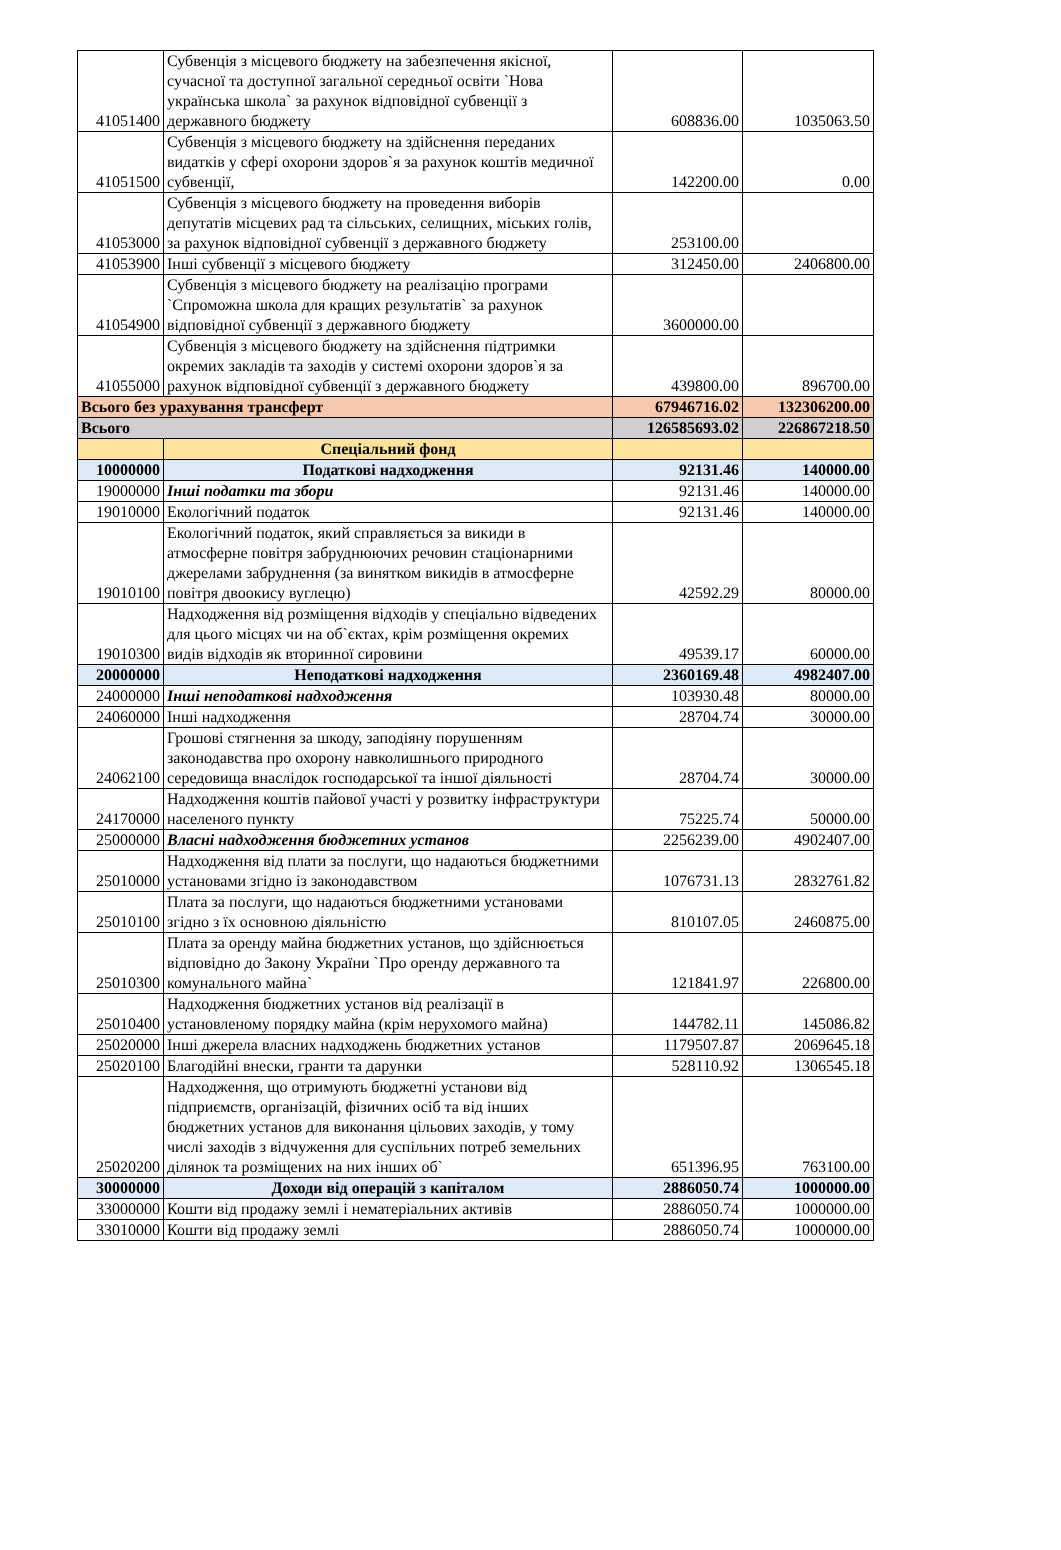| 41051400 | Субвенція з місцевого бюджету на забезпечення якісної, сучасної та доступної загальної середньої освіти `Нова українська школа` за рахунок відповідної субвенції з державного бюджету | 608836.00 | 1035063.50 |
| 41051500 | Субвенція з місцевого бюджету на здійснення переданих видатків у сфері охорони здоров`я за рахунок коштів медичної субвенції, | 142200.00 | 0.00 |
| 41053000 | Субвенція з місцевого бюджету на проведення виборів депутатів місцевих рад та сільських, селищних, міських голів, за рахунок відповідної субвенції з державного бюджету | 253100.00 | |
| 41053900 | Інші субвенції з місцевого бюджету | 312450.00 | 2406800.00 |
| 41054900 | Субвенція з місцевого бюджету на реалізацію програми `Спроможна школа для кращих результатів` за рахунок відповідної субвенції з державного бюджету | 3600000.00 | |
| 41055000 | Субвенція з місцевого бюджету на здійснення підтримки окремих закладів та заходів у системі охорони здоров`я за рахунок відповідної субвенції з державного бюджету | 439800.00 | 896700.00 |
| Всього без урахування трансферт | | 67946716.02 | 132306200.00 |
| Всього | | 126585693.02 | 226867218.50 |
| | Спеціальний фонд | | |
| 10000000 | Податкові надходження | 92131.46 | 140000.00 |
| 19000000 | Інші податки та збори | 92131.46 | 140000.00 |
| 19010000 | Екологічний податок | 92131.46 | 140000.00 |
| 19010100 | Екологічний податок, який справляється за викиди в атмосферне повітря забруднюючих речовин стаціонарними джерелами забруднення (за винятком викидів в атмосферне повітря двоокису вуглецю) | 42592.29 | 80000.00 |
| 19010300 | Надходження від розміщення відходів у спеціально відведених для цього місцях чи на об`єктах, крім розміщення окремих видів відходів як вторинної сировини | 49539.17 | 60000.00 |
| 20000000 | Неподаткові надходження | 2360169.48 | 4982407.00 |
| 24000000 | Інші неподаткові надходження | 103930.48 | 80000.00 |
| 24060000 | Інші надходження | 28704.74 | 30000.00 |
| 24062100 | Грошові стягнення за шкоду, заподіяну порушенням законодавства про охорону навколишнього природного середовища внаслідок господарської та іншої діяльності | 28704.74 | 30000.00 |
| 24170000 | Надходження коштів пайової участі у розвитку інфраструктури населеного пункту | 75225.74 | 50000.00 |
| 25000000 | Власні надходження бюджетних установ | 2256239.00 | 4902407.00 |
| 25010000 | Надходження від плати за послуги, що надаються бюджетними установами згідно із законодавством | 1076731.13 | 2832761.82 |
| 25010100 | Плата за послуги, що надаються бюджетними установами згідно з їх основною діяльністю | 810107.05 | 2460875.00 |
| 25010300 | Плата за оренду майна бюджетних установ, що здійснюється відповідно до Закону України `Про оренду державного та комунального майна` | 121841.97 | 226800.00 |
| 25010400 | Надходження бюджетних установ від реалізації в установленому порядку майна (крім нерухомого майна) | 144782.11 | 145086.82 |
| 25020000 | Інші джерела власних надходжень бюджетних установ | 1179507.87 | 2069645.18 |
| 25020100 | Благодійні внески, гранти та дарунки | 528110.92 | 1306545.18 |
| 25020200 | Надходження, що отримують бюджетні установи від підприємств, організацій, фізичних осіб та від інших бюджетних установ для виконання цільових заходів, у тому числі заходів з відчуження для суспільних потреб земельних ділянок та розміщених на них інших об` | 651396.95 | 763100.00 |
| 30000000 | Доходи від операцій з капіталом | 2886050.74 | 1000000.00 |
| 33000000 | Кошти від продажу землі і нематеріальних активів | 2886050.74 | 1000000.00 |
| 33010000 | Кошти від продажу землі | 2886050.74 | 1000000.00 |